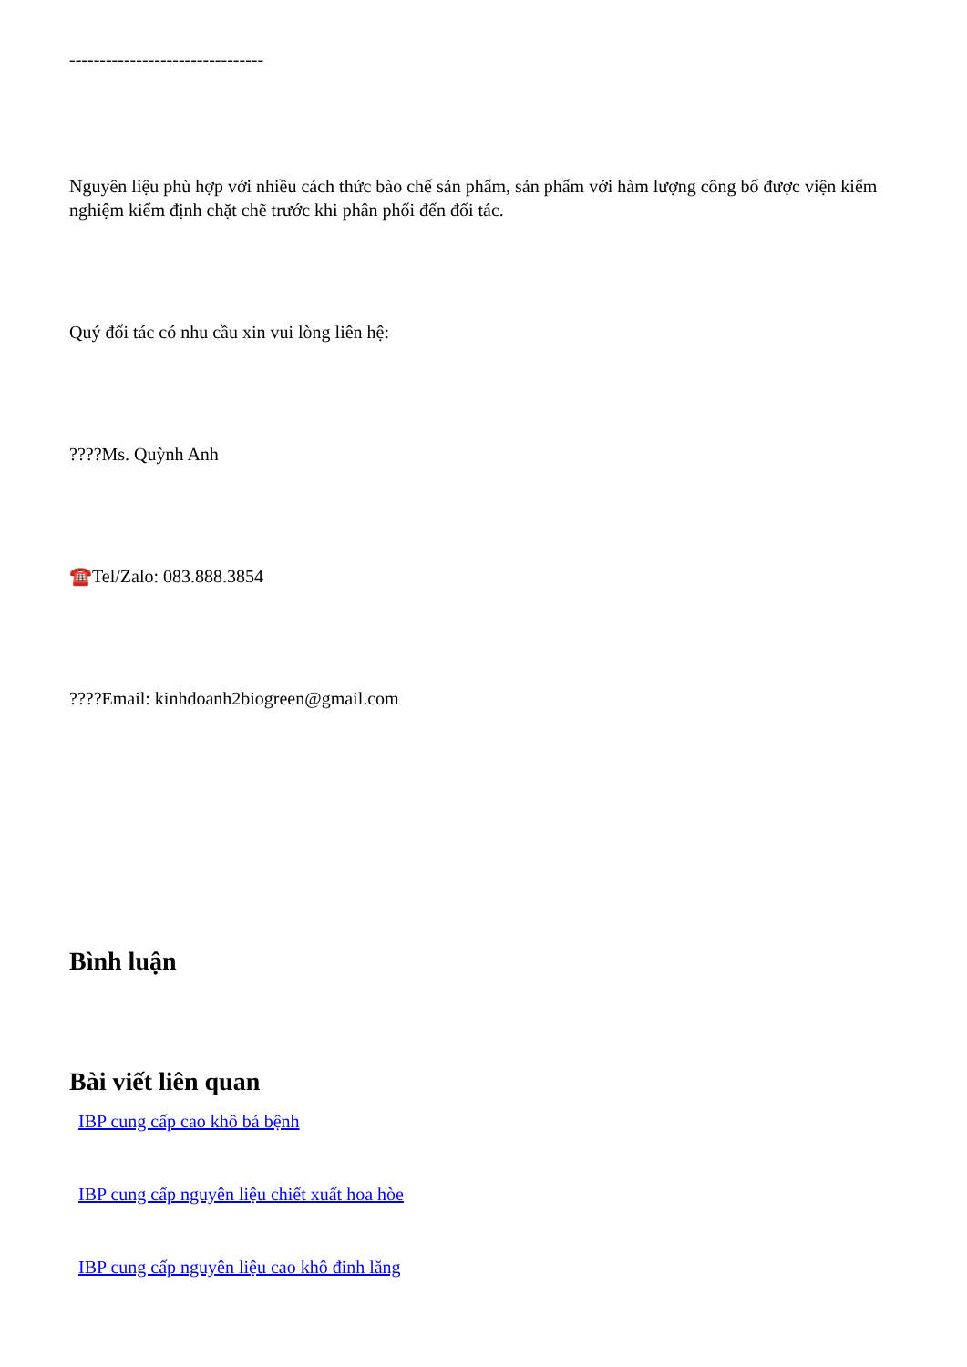--------------------------------
Nguyên liệu phù hợp với nhiều cách thức bào chế sản phẩm, sản phẩm với hàm lượng công bố được viện kiểm nghiệm kiểm định chặt chẽ trước khi phân phối đến đối tác.
Quý đối tác có nhu cầu xin vui lòng liên hệ:
????Ms. Quỳnh Anh
☎️Tel/Zalo: 083.888.3854
????Email: kinhdoanh2biogreen@gmail.com
Bình luận
Bài viết liên quan
IBP cung cấp cao khô bá bệnh
IBP cung cấp nguyên liệu chiết xuất hoa hòe
IBP cung cấp nguyên liệu cao khô đinh lăng